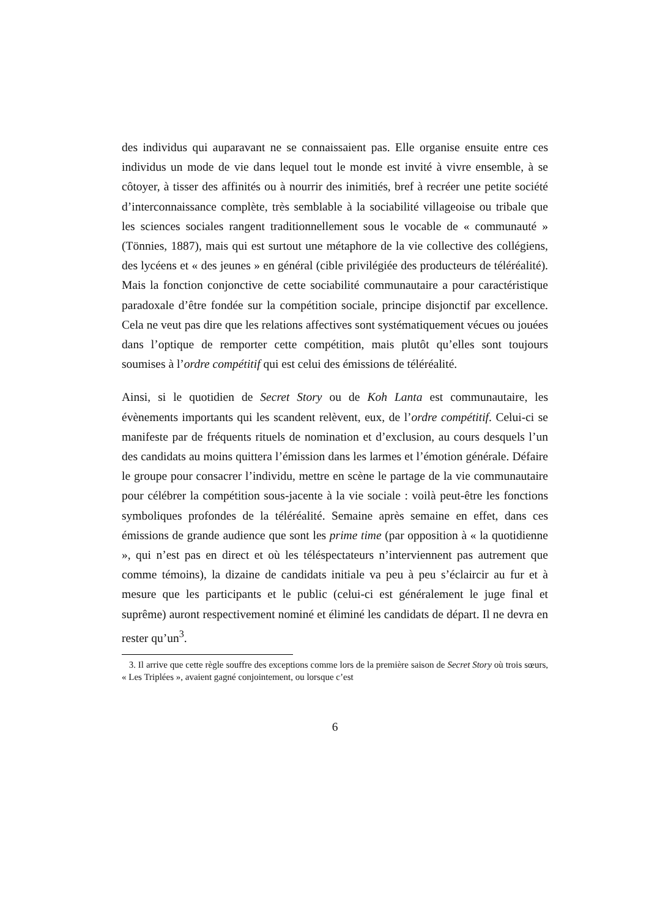des individus qui auparavant ne se connaissaient pas. Elle organise ensuite entre ces individus un mode de vie dans lequel tout le monde est invité à vivre ensemble, à se côtoyer, à tisser des affinités ou à nourrir des inimitiés, bref à recréer une petite société d’interconnaissance complète, très semblable à la sociabilité villageoise ou tribale que les sciences sociales rangent traditionnellement sous le vocable de « communauté » (Tönnies, 1887), mais qui est surtout une métaphore de la vie collective des collégiens, des lycéens et « des jeunes » en général (cible privilégiée des producteurs de téléréalité). Mais la fonction conjonctive de cette sociabilité communautaire a pour caractéristique paradoxale d’être fondée sur la compétition sociale, principe disjonctif par excellence. Cela ne veut pas dire que les relations affectives sont systématiquement vécues ou jouées dans l’optique de remporter cette compétition, mais plutôt qu’elles sont toujours soumises à l’ordre compétitif qui est celui des émissions de téléréalité.
Ainsi, si le quotidien de Secret Story ou de Koh Lanta est communautaire, les évènements importants qui les scandent relèvent, eux, de l’ordre compétitif. Celui-ci se manifeste par de fréquents rituels de nomination et d’exclusion, au cours desquels l’un des candidats au moins quittera l’émission dans les larmes et l’émotion générale. Défaire le groupe pour consacrer l’individu, mettre en scène le partage de la vie communautaire pour célébrer la compétition sous-jacente à la vie sociale : voilà peut-être les fonctions symboliques profondes de la téléréalité. Semaine après semaine en effet, dans ces émissions de grande audience que sont les prime time (par opposition à « la quotidienne », qui n’est pas en direct et où les téléspectateurs n’interviennent pas autrement que comme témoins), la dizaine de candidats initiale va peu à peu s’éclaircir au fur et à mesure que les participants et le public (celui-ci est généralement le juge final et suprême) auront respectivement nominé et éliminé les candidats de départ. Il ne devra en rester qu’un<sup>3</sup>.
3. Il arrive que cette règle souffre des exceptions comme lors de la première saison de Secret Story où trois sœurs, « Les Triplées », avaient gagné conjointement, ou lorsque c’est
6